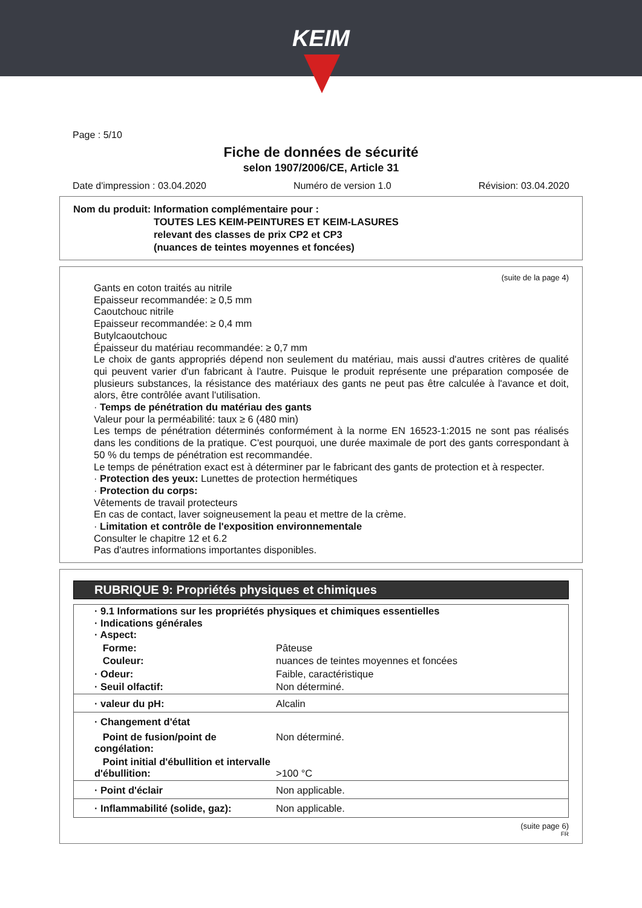KEIM
Page : 5/10
Fiche de données de sécurité
selon 1907/2006/CE, Article 31
Date d'impression : 03.04.2020 Numéro de version 1.0 Révision: 03.04.2020
Nom du produit: Information complémentaire pour :
TOUTES LES KEIM-PEINTURES ET KEIM-LASURES
relevant des classes de prix CP2 et CP3
(nuances de teintes moyennes et foncées)
(suite de la page 4)
Gants en coton traités au nitrile
Epaisseur recommandée: ≥ 0,5 mm
Caoutchouc nitrile
Epaisseur recommandée: ≥ 0,4 mm
Butylcaoutchouc
Épaisseur du matériau recommandée: ≥ 0,7 mm
Le choix de gants appropriés dépend non seulement du matériau, mais aussi d'autres critères de qualité qui peuvent varier d'un fabricant à l'autre. Puisque le produit représente une préparation composée de plusieurs substances, la résistance des matériaux des gants ne peut pas être calculée à l'avance et doit, alors, être contrôlée avant l'utilisation.
· Temps de pénétration du matériau des gants
Valeur pour la perméabilité: taux ≥ 6 (480 min)
Les temps de pénétration déterminés conformément à la norme EN 16523-1:2015 ne sont pas réalisés dans les conditions de la pratique. C'est pourquoi, une durée maximale de port des gants correspondant à 50 % du temps de pénétration est recommandée.
Le temps de pénétration exact est à déterminer par le fabricant des gants de protection et à respecter.
· Protection des yeux: Lunettes de protection hermétiques
· Protection du corps:
Vêtements de travail protecteurs
En cas de contact, laver soigneusement la peau et mettre de la crème.
· Limitation et contrôle de l'exposition environnementale
Consulter le chapitre 12 et 6.2
Pas d'autres informations importantes disponibles.
RUBRIQUE 9: Propriétés physiques et chimiques
| · 9.1 Informations sur les propriétés physiques et chimiques essentielles · Indications générales · Aspect: | |
| Forme: | Pâteuse |
| Couleur: | nuances de teintes moyennes et foncées |
| · Odeur: | Faible, caractéristique |
| · Seuil olfactif: | Non déterminé. |
| · valeur du pH: | Alcalin |
| · Changement d'état | |
| Point de fusion/point de congélation: | Non déterminé. |
| Point initial d'ébullition et intervalle d'ébullition: | >100 °C |
| · Point d'éclair | Non applicable. |
| · Inflammabilité (solide, gaz): | Non applicable. |
(suite page 6)
FR